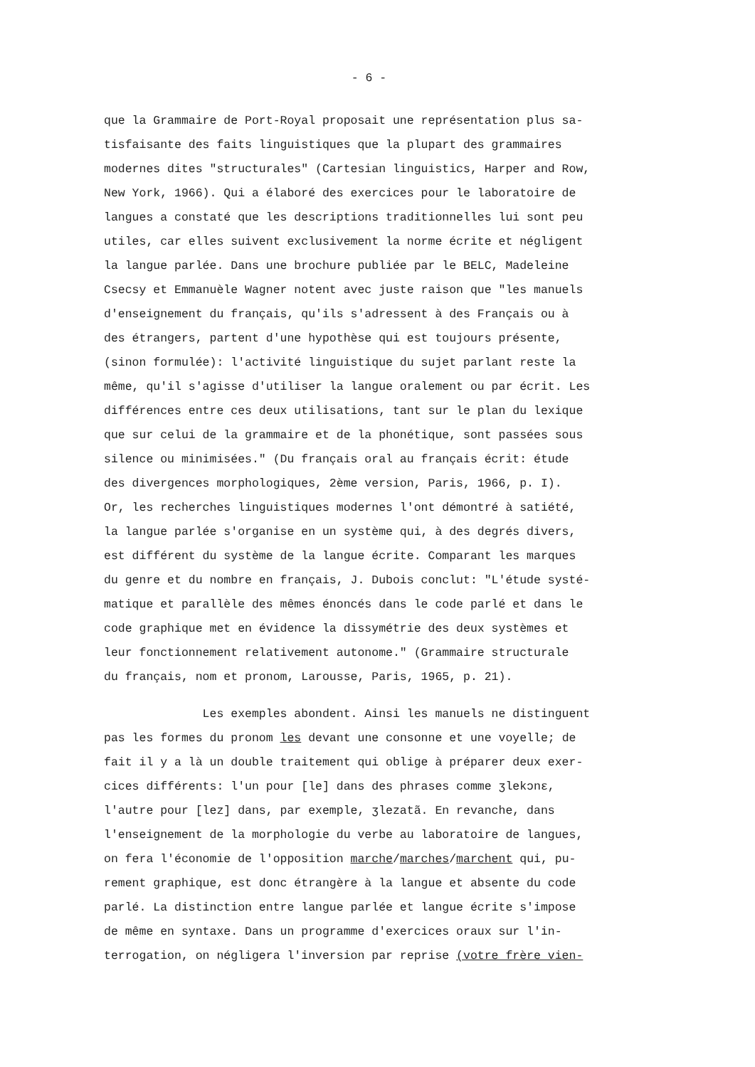- 6 -
que la Grammaire de Port-Royal proposait une représentation plus sa-
tisfaisante des faits linguistiques que la plupart des grammaires
modernes dites "structurales" (Cartesian linguistics, Harper and Row,
New York, 1966). Qui a élaboré des exercices pour le laboratoire de
langues a constaté que les descriptions traditionnelles lui sont peu
utiles, car elles suivent exclusivement la norme écrite et négligent
la langue parlée. Dans une brochure publiée par le BELC, Madeleine
Csecsy et Emmanuèle Wagner notent avec juste raison que "les manuels
d'enseignement du français, qu'ils s'adressent à des Français ou à
des étrangers, partent d'une hypothèse qui est toujours présente,
(sinon formulée): l'activité linguistique du sujet parlant reste la
même, qu'il s'agisse d'utiliser la langue oralement ou par écrit. Les
différences entre ces deux utilisations, tant sur le plan du lexique
que sur celui de la grammaire et de la phonétique, sont passées sous
silence ou minimisées." (Du français oral au français écrit: étude
des divergences morphologiques, 2ème version, Paris, 1966, p. I).
Or, les recherches linguistiques modernes l'ont démontré à satiété,
la langue parlée s'organise en un système qui, à des degrés divers,
est différent du système de la langue écrite. Comparant les marques
du genre et du nombre en français, J. Dubois conclut: "L'étude systé-
matique et parallèle des mêmes énoncés dans le code parlé et dans le
code graphique met en évidence la dissymétrie des deux systèmes et
leur fonctionnement relativement autonome." (Grammaire structurale
du français, nom et pronom, Larousse, Paris, 1965, p. 21).
Les exemples abondent. Ainsi les manuels ne distinguent
pas les formes du pronom les devant une consonne et une voyelle; de
fait il y a là un double traitement qui oblige à préparer deux exer-
cices différents: l'un pour [le] dans des phrases comme ʒlekɔnɛ,
l'autre pour [lez] dans, par exemple, ʒlezatã. En revanche, dans
l'enseignement de la morphologie du verbe au laboratoire de langues,
on fera l'économie de l'opposition marche/marches/marchent qui, pu-
rement graphique, est donc étrangère à la langue et absente du code
parlé. La distinction entre langue parlée et langue écrite s'impose
de même en syntaxe. Dans un programme d'exercices oraux sur l'in-
terrogation, on négligera l'inversion par reprise (votre frère vien-